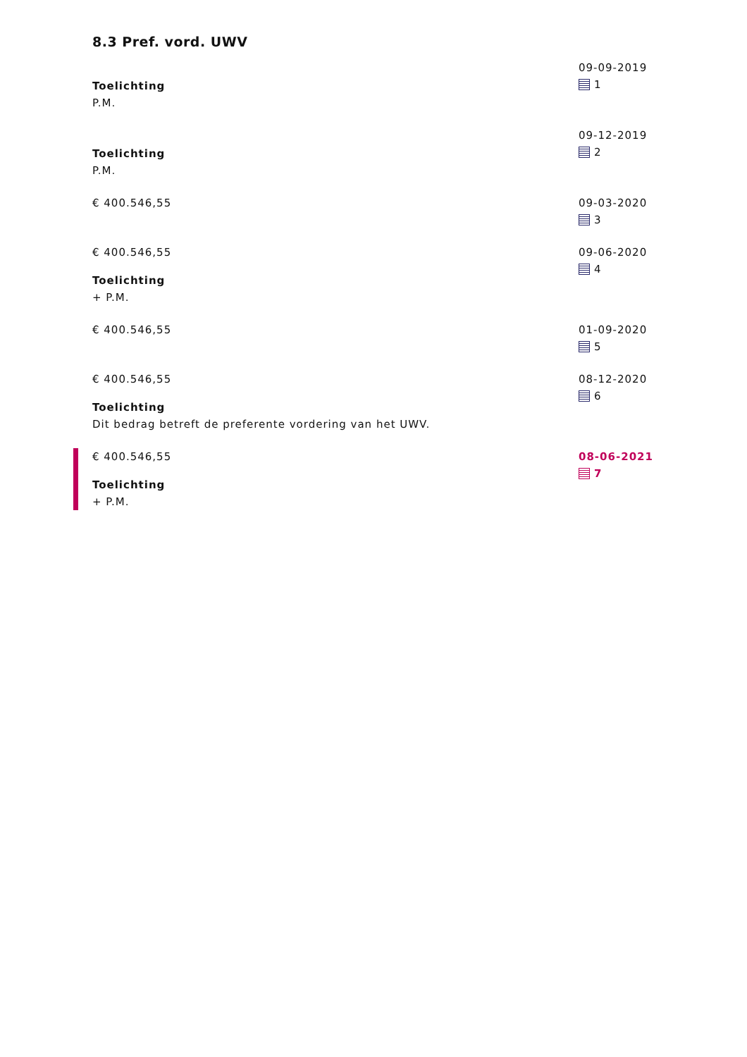8.3 Pref. vord. UWV
Toelichting
P.M.
09-09-2019
1
Toelichting
P.M.
09-12-2019
2
€ 400.546,55 09-03-2020
3
€ 400.546,55
Toelichting
+ P.M.
09-06-2020
4
€ 400.546,55 01-09-2020
5
€ 400.546,55
Toelichting
Dit bedrag betreft de preferente vordering van het UWV.
08-12-2020
6
€ 400.546,55
Toelichting
+ P.M.
08-06-2021
7